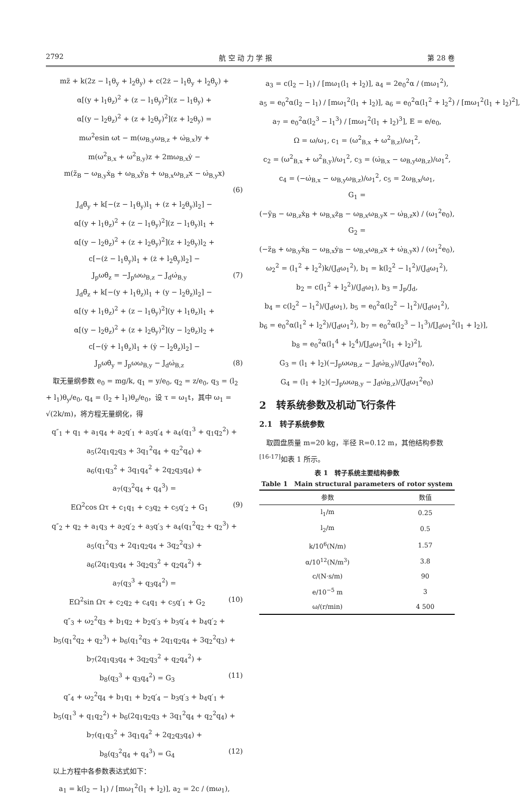2792 航 空 动 力 学 报 第 28 卷
mz̈ + k(2z − l<sub>1</sub>θ<sub>y</sub> + l<sub>2</sub>θ<sub>y</sub>) + c(2ż − l<sub>1</sub>θ̇<sub>y</sub> + l<sub>2</sub>θ̇<sub>y</sub>) +
α[(y + l<sub>1</sub>θ<sub>z</sub>)<sup>2</sup> + (z − l<sub>1</sub>θ<sub>y</sub>)<sup>2</sup>](z − l<sub>1</sub>θ<sub>y</sub>) +
α[(y − l<sub>2</sub>θ<sub>z</sub>)<sup>2</sup> + (z + l<sub>2</sub>θ<sub>y</sub>)<sup>2</sup>](z + l<sub>2</sub>θ<sub>y</sub>) =
mω<sup>2</sup>esin ωt − m(ω<sub>B,y</sub>ω<sub>B,z</sub> + ω̇<sub>B,x</sub>)y +
m(ω<sup>2</sup><sub>B,x</sub> + ω<sup>2</sup><sub>B,y</sub>)z + 2mω<sub>B,x</sub>ẏ −
m(z̈<sub>B</sub> − ω<sub>B,y</sub>ẋ<sub>B</sub> + ω<sub>B,x</sub>ẏ<sub>B</sub> + ω<sub>B,x</sub>ω<sub>B,z</sub>x − ω̇<sub>B,y</sub>x)
(6)
J<sub>d</sub>θ̈<sub>y</sub> + k[−(z − l<sub>1</sub>θ<sub>y</sub>)l<sub>1</sub> + (z + l<sub>2</sub>θ<sub>y</sub>)l<sub>2</sub>] −
α[(y + l<sub>1</sub>θ<sub>z</sub>)<sup>2</sup> + (z − l<sub>1</sub>θ<sub>y</sub>)<sup>2</sup>](z − l<sub>1</sub>θ<sub>y</sub>)l<sub>1</sub> +
α[(y − l<sub>2</sub>θ<sub>z</sub>)<sup>2</sup> + (z + l<sub>2</sub>θ<sub>y</sub>)<sup>2</sup>](z + l<sub>2</sub>θ<sub>y</sub>)l<sub>2</sub> +
c[−(ż − l<sub>1</sub>θ̇<sub>y</sub>)l<sub>1</sub> + (ż + l<sub>2</sub>θ̇<sub>y</sub>)l<sub>2</sub>] −
J<sub>p</sub>ωθ̇<sub>z</sub> = −J<sub>p</sub>ωω<sub>B,z</sub> − J<sub>d</sub>ω̇<sub>B,y</sub> (7)
J<sub>d</sub>θ̈<sub>z</sub> + k[−(y + l<sub>1</sub>θ<sub>z</sub>)l<sub>1</sub> + (y − l<sub>2</sub>θ<sub>z</sub>)l<sub>2</sub>] −
α[(y + l<sub>1</sub>θ<sub>z</sub>)<sup>2</sup> + (z − l<sub>1</sub>θ<sub>y</sub>)<sup>2</sup>](y + l<sub>1</sub>θ<sub>z</sub>)l<sub>1</sub> +
α[(y − l<sub>2</sub>θ<sub>z</sub>)<sup>2</sup> + (z + l<sub>2</sub>θ<sub>y</sub>)<sup>2</sup>](y − l<sub>2</sub>θ<sub>z</sub>)l<sub>2</sub> +
c[−(ẏ + l<sub>1</sub>θ̇<sub>z</sub>)l<sub>1</sub> + (ẏ − l<sub>2</sub>θ̇<sub>z</sub>)l<sub>2</sub>] −
J<sub>p</sub>ωθ̇<sub>y</sub> = J<sub>p</sub>ωω<sub>B,y</sub> − J<sub>d</sub>ω̇<sub>B,z</sub> (8)
　取无量纲参数 e<sub>0</sub> = mg/k, q<sub>1</sub> = y/e<sub>0</sub>, q<sub>2</sub> = z/e<sub>0</sub>, q<sub>3</sub> = (l<sub>2</sub> + l<sub>1</sub>)θ<sub>y</sub>/e<sub>0</sub>, q<sub>4</sub> = (l<sub>2</sub> + l<sub>1</sub>)θ<sub>z</sub>/e<sub>0</sub>，设 τ = ω<sub>1</sub>t，其中 ω<sub>1</sub> = √(2k/m)，将方程无量纲化，得
q″<sub>1</sub> + q<sub>1</sub> + a<sub>1</sub>q<sub>4</sub> + a<sub>2</sub>q′<sub>1</sub> + a<sub>3</sub>q′<sub>4</sub> + a<sub>4</sub>(q<sub>1</sub><sup>3</sup> + q<sub>1</sub>q<sub>2</sub><sup>2</sup>) +
a<sub>5</sub>(2q<sub>1</sub>q<sub>2</sub>q<sub>3</sub> + 3q<sub>1</sub><sup>2</sup>q<sub>4</sub> + q<sub>2</sub><sup>2</sup>q<sub>4</sub>) +
a<sub>6</sub>(q<sub>1</sub>q<sub>3</sub><sup>2</sup> + 3q<sub>1</sub>q<sub>4</sub><sup>2</sup> + 2q<sub>2</sub>q<sub>3</sub>q<sub>4</sub>) +
a<sub>7</sub>(q<sub>3</sub><sup>2</sup>q<sub>4</sub> + q<sub>4</sub><sup>3</sup>) =
EΩ<sup>2</sup>cos Ωτ + c<sub>1</sub>q<sub>1</sub> + c<sub>3</sub>q<sub>2</sub> + c<sub>5</sub>q′<sub>2</sub> + G<sub>1</sub> (9)
q″<sub>2</sub> + q<sub>2</sub> + a<sub>1</sub>q<sub>3</sub> + a<sub>2</sub>q′<sub>2</sub> + a<sub>3</sub>q′<sub>3</sub> + a<sub>4</sub>(q<sub>1</sub><sup>2</sup>q<sub>2</sub> + q<sub>2</sub><sup>3</sup>) +
a<sub>5</sub>(q<sub>1</sub><sup>2</sup>q<sub>3</sub> + 2q<sub>1</sub>q<sub>2</sub>q<sub>4</sub> + 3q<sub>2</sub><sup>2</sup>q<sub>3</sub>) +
a<sub>6</sub>(2q<sub>1</sub>q<sub>3</sub>q<sub>4</sub> + 3q<sub>2</sub>q<sub>3</sub><sup>2</sup> + q<sub>2</sub>q<sub>4</sub><sup>2</sup>) +
a<sub>7</sub>(q<sub>3</sub><sup>3</sup> + q<sub>3</sub>q<sub>4</sub><sup>2</sup>) =
EΩ<sup>2</sup>sin Ωτ + c<sub>2</sub>q<sub>2</sub> + c<sub>4</sub>q<sub>1</sub> + c<sub>5</sub>q′<sub>1</sub> + G<sub>2</sub> (10)
q″<sub>3</sub> + ω<sub>2</sub><sup>2</sup>q<sub>3</sub> + b<sub>1</sub>q<sub>2</sub> + b<sub>2</sub>q′<sub>3</sub> + b<sub>3</sub>q′<sub>4</sub> + b<sub>4</sub>q′<sub>2</sub> +
b<sub>5</sub>(q<sub>1</sub><sup>2</sup>q<sub>2</sub> + q<sub>2</sub><sup>3</sup>) + b<sub>6</sub>(q<sub>1</sub><sup>2</sup>q<sub>3</sub> + 2q<sub>1</sub>q<sub>2</sub>q<sub>4</sub> + 3q<sub>2</sub><sup>2</sup>q<sub>3</sub>) +
b<sub>7</sub>(2q<sub>1</sub>q<sub>3</sub>q<sub>4</sub> + 3q<sub>2</sub>q<sub>3</sub><sup>2</sup> + q<sub>2</sub>q<sub>4</sub><sup>2</sup>) +
b<sub>8</sub>(q<sub>3</sub><sup>3</sup> + q<sub>3</sub>q<sub>4</sub><sup>2</sup>) = G<sub>3</sub> (11)
q″<sub>4</sub> + ω<sub>2</sub><sup>2</sup>q<sub>4</sub> + b<sub>1</sub>q<sub>1</sub> + b<sub>2</sub>q′<sub>4</sub> − b<sub>3</sub>q′<sub>3</sub> + b<sub>4</sub>q′<sub>1</sub> +
b<sub>5</sub>(q<sub>1</sub><sup>3</sup> + q<sub>1</sub>q<sub>2</sub><sup>2</sup>) + b<sub>6</sub>(2q<sub>1</sub>q<sub>2</sub>q<sub>3</sub> + 3q<sub>1</sub><sup>2</sup>q<sub>4</sub> + q<sub>2</sub><sup>2</sup>q<sub>4</sub>) +
b<sub>7</sub>(q<sub>1</sub>q<sub>3</sub><sup>2</sup> + 3q<sub>1</sub>q<sub>4</sub><sup>2</sup> + 2q<sub>2</sub>q<sub>3</sub>q<sub>4</sub>) +
b<sub>8</sub>(q<sub>3</sub><sup>2</sup>q<sub>4</sub> + q<sub>4</sub><sup>3</sup>) = G<sub>4</sub> (12)
　以上方程中各参数表达式如下：
a<sub>1</sub> = k(l<sub>2</sub> − l<sub>1</sub>) / [mω<sub>1</sub><sup>2</sup>(l<sub>1</sub> + l<sub>2</sub>)], a<sub>2</sub> = 2c / (mω<sub>1</sub>),
a<sub>3</sub> = c(l<sub>2</sub> − l<sub>1</sub>) / [mω<sub>1</sub>(l<sub>1</sub> + l<sub>2</sub>)], a<sub>4</sub> = 2e<sub>0</sub><sup>2</sup>α / (mω<sub>1</sub><sup>2</sup>),
a<sub>5</sub> = e<sub>0</sub><sup>2</sup>α(l<sub>2</sub> − l<sub>1</sub>) / [mω<sub>1</sub><sup>2</sup>(l<sub>1</sub> + l<sub>2</sub>)], a<sub>6</sub> = e<sub>0</sub><sup>2</sup>α(l<sub>1</sub><sup>2</sup> + l<sub>2</sub><sup>2</sup>) / [mω<sub>1</sub><sup>2</sup>(l<sub>1</sub> + l<sub>2</sub>)<sup>2</sup>],
a<sub>7</sub> = e<sub>0</sub><sup>2</sup>α(l<sub>2</sub><sup>3</sup> − l<sub>1</sub><sup>3</sup>) / [mω<sub>1</sub><sup>2</sup>(l<sub>1</sub> + l<sub>2</sub>)<sup>3</sup>], E = e/e<sub>0</sub>,
Ω = ω/ω<sub>1</sub>, c<sub>1</sub> = (ω<sup>2</sup><sub>B,x</sub> + ω<sup>2</sup><sub>B,z</sub>)/ω<sub>1</sub><sup>2</sup>,
c<sub>2</sub> = (ω<sup>2</sup><sub>B,x</sub> + ω<sup>2</sup><sub>B,y</sub>)/ω<sub>1</sub><sup>2</sup>, c<sub>3</sub> = (ω̇<sub>B,x</sub> − ω<sub>B,y</sub>ω<sub>B,z</sub>)/ω<sub>1</sub><sup>2</sup>,
c<sub>4</sub> = (−ω̇<sub>B,x</sub> − ω<sub>B,y</sub>ω<sub>B,z</sub>)/ω<sub>1</sub><sup>2</sup>, c<sub>5</sub> = 2ω<sub>B,x</sub>/ω<sub>1</sub>,
G<sub>1</sub> =
(−ÿ<sub>B</sub> − ω<sub>B,z</sub>ẋ<sub>B</sub> + ω<sub>B,x</sub>ż<sub>B</sub> − ω<sub>B,x</sub>ω<sub>B,y</sub>x − ω̇<sub>B,z</sub>x) / (ω<sub>1</sub><sup>2</sup>e<sub>0</sub>),
G<sub>2</sub> =
(−z̈<sub>B</sub> + ω<sub>B,y</sub>ẋ<sub>B</sub> − ω<sub>B,x</sub>ẏ<sub>B</sub> − ω<sub>B,x</sub>ω<sub>B,z</sub>x + ω̇<sub>B,y</sub>x) / (ω<sub>1</sub><sup>2</sup>e<sub>0</sub>),
ω<sub>2</sub><sup>2</sup> = (l<sub>1</sub><sup>2</sup> + l<sub>2</sub><sup>2</sup>)k/(J<sub>d</sub>ω<sub>1</sub><sup>2</sup>), b<sub>1</sub> = k(l<sub>2</sub><sup>2</sup> − l<sub>1</sub><sup>2</sup>)/(J<sub>d</sub>ω<sub>1</sub><sup>2</sup>),
b<sub>2</sub> = c(l<sub>1</sub><sup>2</sup> + l<sub>2</sub><sup>2</sup>)/(J<sub>d</sub>ω<sub>1</sub>), b<sub>3</sub> = J<sub>p</sub>/J<sub>d</sub>,
b<sub>4</sub> = c(l<sub>2</sub><sup>2</sup> − l<sub>1</sub><sup>2</sup>)/(J<sub>d</sub>ω<sub>1</sub>), b<sub>5</sub> = e<sub>0</sub><sup>2</sup>α(l<sub>2</sub><sup>2</sup> − l<sub>1</sub><sup>2</sup>)/(J<sub>d</sub>ω<sub>1</sub><sup>2</sup>),
b<sub>6</sub> = e<sub>0</sub><sup>2</sup>α(l<sub>1</sub><sup>2</sup> + l<sub>2</sub><sup>2</sup>)/(J<sub>d</sub>ω<sub>1</sub><sup>2</sup>), b<sub>7</sub> = e<sub>0</sub><sup>2</sup>α(l<sub>2</sub><sup>3</sup> − l<sub>1</sub><sup>3</sup>)/[J<sub>d</sub>ω<sub>1</sub><sup>2</sup>(l<sub>1</sub> + l<sub>2</sub>)],
b<sub>8</sub> = e<sub>0</sub><sup>2</sup>α(l<sub>1</sub><sup>4</sup> + l<sub>2</sub><sup>4</sup>)/[J<sub>d</sub>ω<sub>1</sub><sup>2</sup>(l<sub>1</sub> + l<sub>2</sub>)<sup>2</sup>],
G<sub>3</sub> = (l<sub>1</sub> + l<sub>2</sub>)(−J<sub>p</sub>ωω<sub>B,z</sub> − J<sub>d</sub>ω̇<sub>B,y</sub>)/(J<sub>d</sub>ω<sub>1</sub><sup>2</sup>e<sub>0</sub>),
G<sub>4</sub> = (l<sub>1</sub> + l<sub>2</sub>)(−J<sub>p</sub>ωω<sub>B,y</sub> − J<sub>d</sub>ω̇<sub>B,z</sub>)/(J<sub>d</sub>ω<sub>1</sub><sup>2</sup>e<sub>0</sub>)
2　转系统参数及机动飞行条件
2.1　转子系统参数
　取圆盘质量 m=20 kg，半径 R=0.12 m，其他结构参数<sup>[16-17]</sup>如表 1 所示。
表 1　转子系统主要结构参数
Table 1　Main structural parameters of rotor system
| 参数 | 数值 |
| --- | --- |
| l<sub>1</sub>/m | 0.25 |
| l<sub>2</sub>/m | 0.5 |
| k/10<sup>6</sup>(N/m) | 1.57 |
| α/10<sup>12</sup>(N/m<sup>3</sup>) | 3.8 |
| c/(N·s/m) | 90 |
| e/10<sup>−5</sup> m | 3 |
| ω/(r/min) | 4 500 |